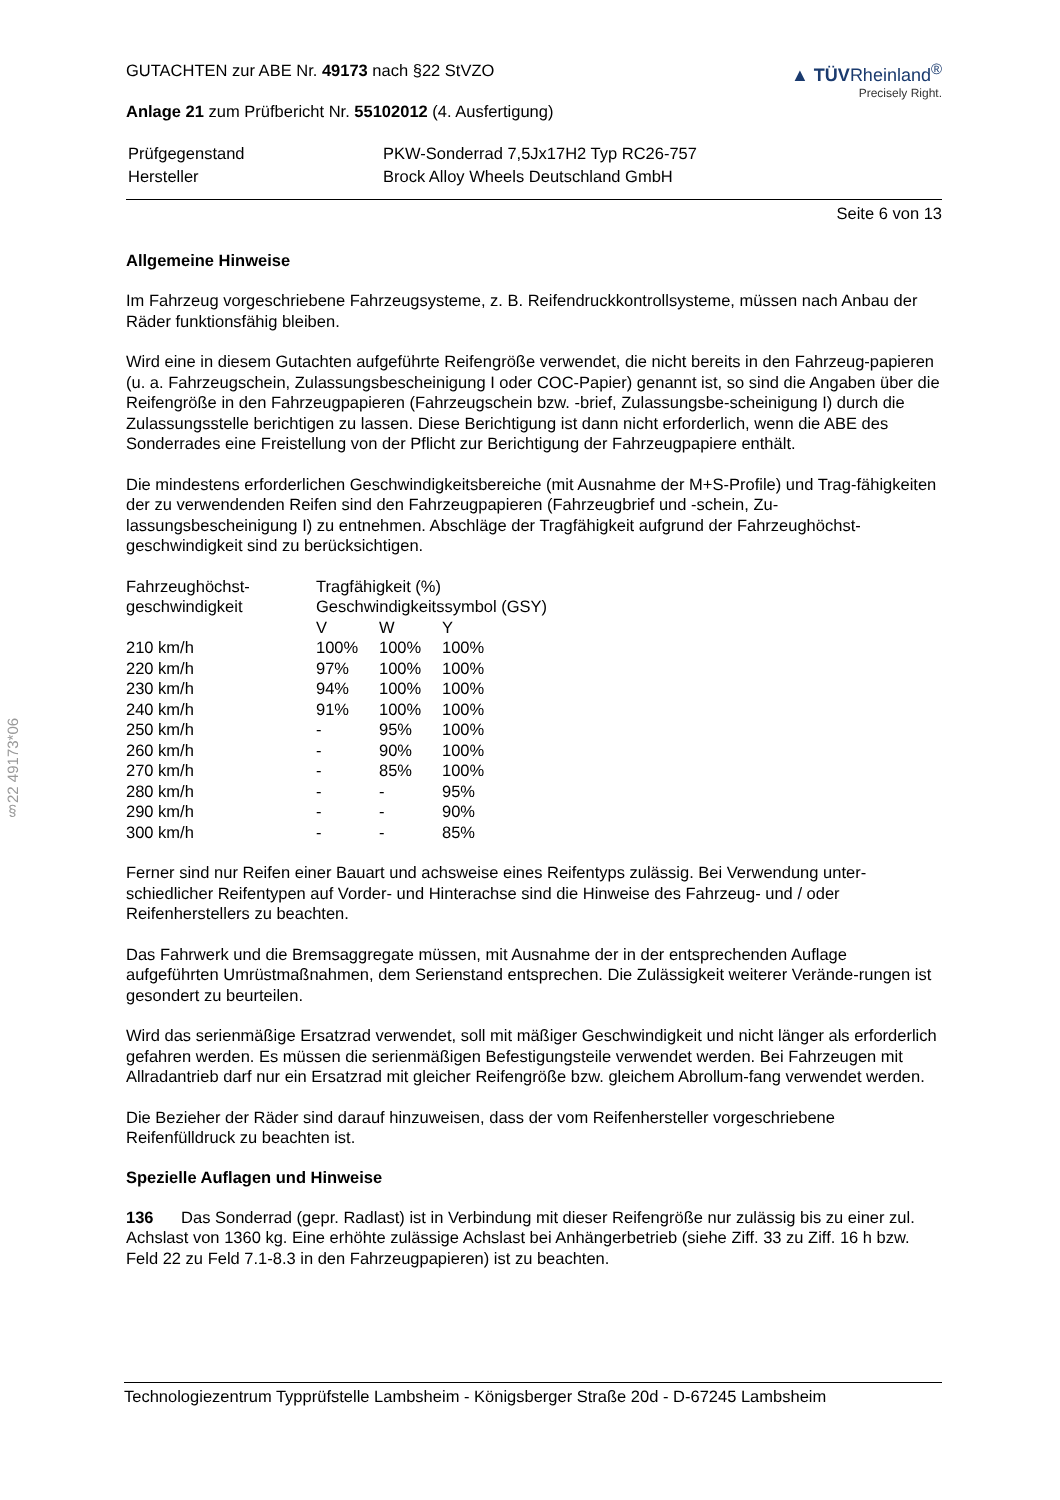§22 49173*06
GUTACHTEN zur ABE Nr. 49173 nach §22 StVZO
Anlage 21 zum Prüfbericht Nr. 55102012 (4. Ausfertigung)
▲ TÜVRheinland<sup>®</sup>
Precisely Right.
| Prüfgegenstand | PKW-Sonderrad 7,5Jx17H2 Typ RC26-757 |
| Hersteller | Brock Alloy Wheels Deutschland GmbH |
Seite 6 von 13
Allgemeine Hinweise
Im Fahrzeug vorgeschriebene Fahrzeugsysteme, z. B. Reifendruckkontrollsysteme, müssen nach Anbau der Räder funktionsfähig bleiben.
Wird eine in diesem Gutachten aufgeführte Reifengröße verwendet, die nicht bereits in den Fahrzeug-papieren (u. a. Fahrzeugschein, Zulassungsbescheinigung I oder COC-Papier) genannt ist, so sind die Angaben über die Reifengröße in den Fahrzeugpapieren (Fahrzeugschein bzw. -brief, Zulassungsbe-scheinigung I) durch die Zulassungsstelle berichtigen zu lassen. Diese Berichtigung ist dann nicht erforderlich, wenn die ABE des Sonderrades eine Freistellung von der Pflicht zur Berichtigung der Fahrzeugpapiere enthält.
Die mindestens erforderlichen Geschwindigkeitsbereiche (mit Ausnahme der M+S-Profile) und Trag-fähigkeiten der zu verwendenden Reifen sind den Fahrzeugpapieren (Fahrzeugbrief und -schein, Zu-lassungsbescheinigung I) zu entnehmen. Abschläge der Tragfähigkeit aufgrund der Fahrzeughöchst-geschwindigkeit sind zu berücksichtigen.
| Fahrzeughöchst- geschwindigkeit | Tragfähigkeit (%) Geschwindigkeitssymbol (GSY) | | |
| --- | --- | --- | --- |
| | V | W | Y |
| 210 km/h | 100% | 100% | 100% |
| 220 km/h | 97% | 100% | 100% |
| 230 km/h | 94% | 100% | 100% |
| 240 km/h | 91% | 100% | 100% |
| 250 km/h | - | 95% | 100% |
| 260 km/h | - | 90% | 100% |
| 270 km/h | - | 85% | 100% |
| 280 km/h | - | - | 95% |
| 290 km/h | - | - | 90% |
| 300 km/h | - | - | 85% |
Ferner sind nur Reifen einer Bauart und achsweise eines Reifentyps zulässig. Bei Verwendung unter-schiedlicher Reifentypen auf Vorder- und Hinterachse sind die Hinweise des Fahrzeug- und / oder Reifenherstellers zu beachten.
Das Fahrwerk und die Bremsaggregate müssen, mit Ausnahme der in der entsprechenden Auflage aufgeführten Umrüstmaßnahmen, dem Serienstand entsprechen. Die Zulässigkeit weiterer Verände-rungen ist gesondert zu beurteilen.
Wird das serienmäßige Ersatzrad verwendet, soll mit mäßiger Geschwindigkeit und nicht länger als erforderlich gefahren werden. Es müssen die serienmäßigen Befestigungsteile verwendet werden. Bei Fahrzeugen mit Allradantrieb darf nur ein Ersatzrad mit gleicher Reifengröße bzw. gleichem Abrollum-fang verwendet werden.
Die Bezieher der Räder sind darauf hinzuweisen, dass der vom Reifenhersteller vorgeschriebene Reifenfülldruck zu beachten ist.
Spezielle Auflagen und Hinweise
136 Das Sonderrad (gepr. Radlast) ist in Verbindung mit dieser Reifengröße nur zulässig bis zu einer zul. Achslast von 1360 kg. Eine erhöhte zulässige Achslast bei Anhängerbetrieb (siehe Ziff. 33 zu Ziff. 16 h bzw. Feld 22 zu Feld 7.1-8.3 in den Fahrzeugpapieren) ist zu beachten.
Technologiezentrum Typprüfstelle Lambsheim - Königsberger Straße 20d - D-67245 Lambsheim